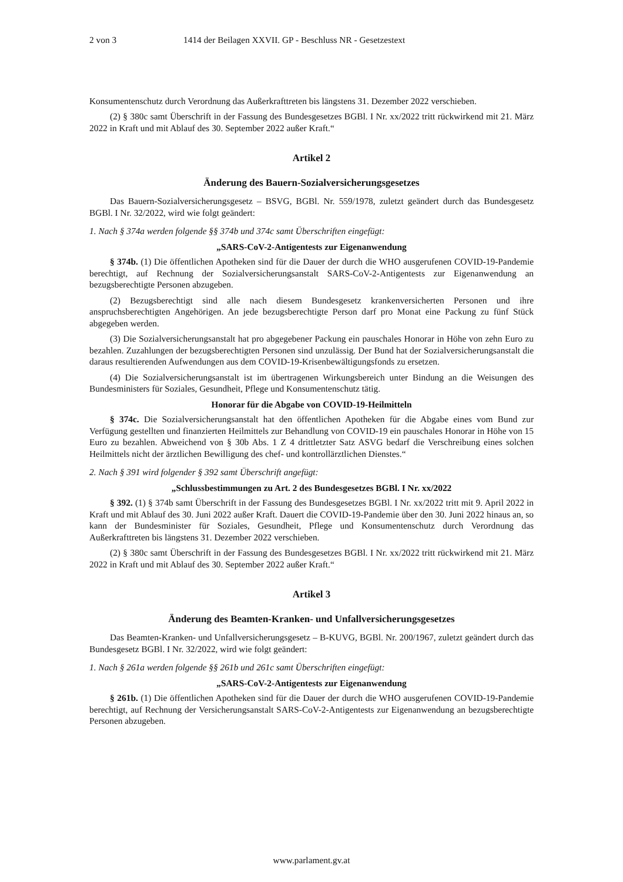2 von 3 1414 der Beilagen XXVII. GP - Beschluss NR - Gesetzestext
Konsumentenschutz durch Verordnung das Außerkrafttreten bis längstens 31. Dezember 2022 verschieben.
(2) § 380c samt Überschrift in der Fassung des Bundesgesetzes BGBl. I Nr. xx/2022 tritt rückwirkend mit 21. März 2022 in Kraft und mit Ablauf des 30. September 2022 außer Kraft.“
Artikel 2
Änderung des Bauern-Sozialversicherungsgesetzes
Das Bauern-Sozialversicherungsgesetz – BSVG, BGBl. Nr. 559/1978, zuletzt geändert durch das Bundesgesetz BGBl. I Nr. 32/2022, wird wie folgt geändert:
1. Nach § 374a werden folgende §§ 374b und 374c samt Überschriften eingefügt:
„SARS-CoV-2-Antigentests zur Eigenanwendung
§ 374b. (1) Die öffentlichen Apotheken sind für die Dauer der durch die WHO ausgerufenen COVID-19-Pandemie berechtigt, auf Rechnung der Sozialversicherungsanstalt SARS-CoV-2-Antigentests zur Eigenanwendung an bezugsberechtigte Personen abzugeben.
(2) Bezugsberechtigt sind alle nach diesem Bundesgesetz krankenversicherten Personen und ihre anspruchsberechtigten Angehörigen. An jede bezugsberechtigte Person darf pro Monat eine Packung zu fünf Stück abgegeben werden.
(3) Die Sozialversicherungsanstalt hat pro abgegebener Packung ein pauschales Honorar in Höhe von zehn Euro zu bezahlen. Zuzahlungen der bezugsberechtigten Personen sind unzulässig. Der Bund hat der Sozialversicherungsanstalt die daraus resultierenden Aufwendungen aus dem COVID-19-Krisenbewältigungsfonds zu ersetzen.
(4) Die Sozialversicherungsanstalt ist im übertragenen Wirkungsbereich unter Bindung an die Weisungen des Bundesministers für Soziales, Gesundheit, Pflege und Konsumentenschutz tätig.
Honorar für die Abgabe von COVID-19-Heilmitteln
§ 374c. Die Sozialversicherungsanstalt hat den öffentlichen Apotheken für die Abgabe eines vom Bund zur Verfügung gestellten und finanzierten Heilmittels zur Behandlung von COVID-19 ein pauschales Honorar in Höhe von 15 Euro zu bezahlen. Abweichend von § 30b Abs. 1 Z 4 drittletzter Satz ASVG bedarf die Verschreibung eines solchen Heilmittels nicht der ärztlichen Bewilligung des chef- und kontrollärztlichen Dienstes.“
2. Nach § 391 wird folgender § 392 samt Überschrift angefügt:
„Schlussbestimmungen zu Art. 2 des Bundesgesetzes BGBl. I Nr. xx/2022
§ 392. (1) § 374b samt Überschrift in der Fassung des Bundesgesetzes BGBl. I Nr. xx/2022 tritt mit 9. April 2022 in Kraft und mit Ablauf des 30. Juni 2022 außer Kraft. Dauert die COVID-19-Pandemie über den 30. Juni 2022 hinaus an, so kann der Bundesminister für Soziales, Gesundheit, Pflege und Konsumentenschutz durch Verordnung das Außerkrafttreten bis längstens 31. Dezember 2022 verschieben.
(2) § 380c samt Überschrift in der Fassung des Bundesgesetzes BGBl. I Nr. xx/2022 tritt rückwirkend mit 21. März 2022 in Kraft und mit Ablauf des 30. September 2022 außer Kraft.“
Artikel 3
Änderung des Beamten-Kranken- und Unfallversicherungsgesetzes
Das Beamten-Kranken- und Unfallversicherungsgesetz – B-KUVG, BGBl. Nr. 200/1967, zuletzt geändert durch das Bundesgesetz BGBl. I Nr. 32/2022, wird wie folgt geändert:
1. Nach § 261a werden folgende §§ 261b und 261c samt Überschriften eingefügt:
„SARS-CoV-2-Antigentests zur Eigenanwendung
§ 261b. (1) Die öffentlichen Apotheken sind für die Dauer der durch die WHO ausgerufenen COVID-19-Pandemie berechtigt, auf Rechnung der Versicherungsanstalt SARS-CoV-2-Antigentests zur Eigenanwendung an bezugsberechtigte Personen abzugeben.
www.parlament.gv.at